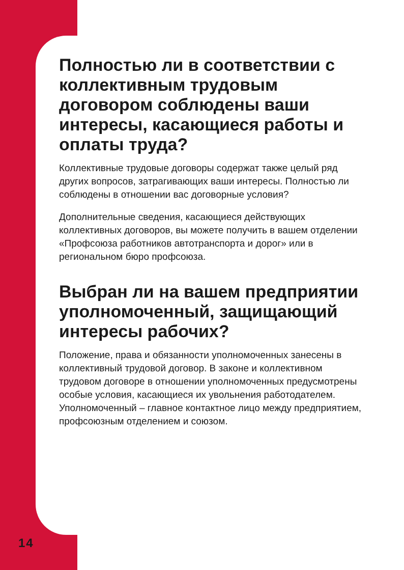Полностью ли в соответствии с коллективным трудовым договором соблюдены ваши интересы, касающиеся работы и оплаты труда?
Коллективные трудовые договоры содержат также целый ряд других вопросов, затрагивающих ваши интересы. Полностью ли соблюдены в отношении вас договорные условия?
Дополнительные сведения, касающиеся действующих коллективных договоров, вы можете получить в вашем отделении «Профсоюза работников автотранспорта и дорог» или в региональном бюро профсоюза.
Выбран ли на вашем предприятии уполномоченный, защищающий интересы рабочих?
Положение, права и обязанности уполномоченных занесены в коллективный трудовой договор. В законе и коллективном трудовом договоре в отношении уполномоченных предусмотрены особые условия, касающиеся их увольнения работодателем. Уполномоченный – главное контактное лицо между предприятием, профсоюзным отделением и союзом.
14